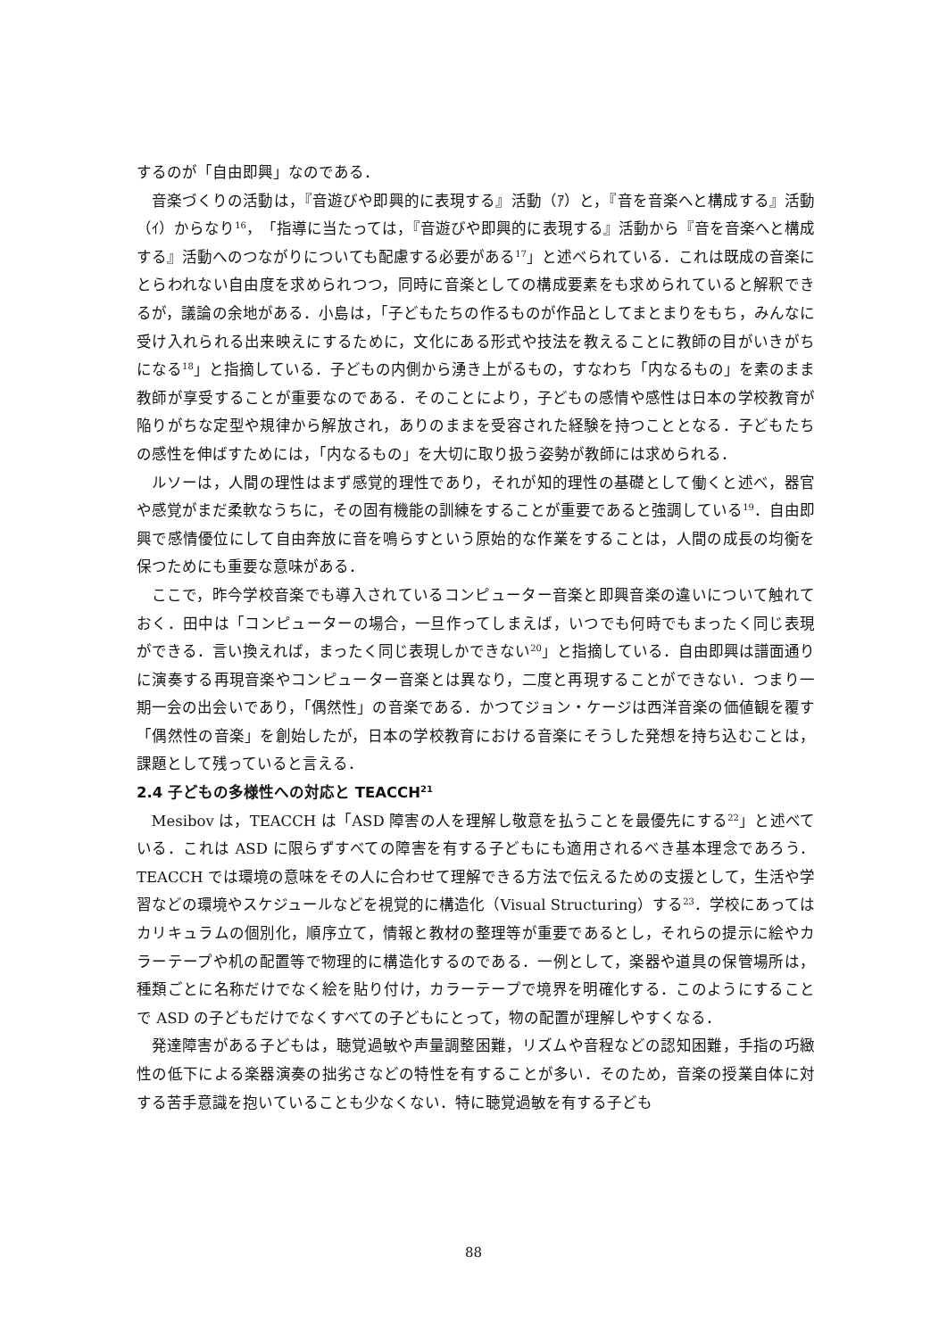するのが「自由即興」なのである．
音楽づくりの活動は，『音遊びや即興的に表現する』活動（ｱ）と，『音を音楽へと構成する』活動（ｲ）からなり<sup>16</sup>，「指導に当たっては，『音遊びや即興的に表現する』活動から『音を音楽へと構成する』活動へのつながりについても配慮する必要がある<sup>17</sup>」と述べられている．これは既成の音楽にとらわれない自由度を求められつつ，同時に音楽としての構成要素をも求められていると解釈できるが，議論の余地がある．小島は，「子どもたちの作るものが作品としてまとまりをもち，みんなに受け入れられる出来映えにするために，文化にある形式や技法を教えることに教師の目がいきがちになる<sup>18</sup>」と指摘している．子どもの内側から湧き上がるもの，すなわち「内なるもの」を素のまま教師が享受することが重要なのである．そのことにより，子どもの感情や感性は日本の学校教育が陥りがちな定型や規律から解放され，ありのままを受容された経験を持つこととなる．子どもたちの感性を伸ばすためには，「内なるもの」を大切に取り扱う姿勢が教師には求められる．
ルソーは，人間の理性はまず感覚的理性であり，それが知的理性の基礎として働くと述べ，器官や感覚がまだ柔軟なうちに，その固有機能の訓練をすることが重要であると強調している<sup>19</sup>．自由即興で感情優位にして自由奔放に音を鳴らすという原始的な作業をすることは，人間の成長の均衡を保つためにも重要な意味がある．
ここで，昨今学校音楽でも導入されているコンピューター音楽と即興音楽の違いについて触れておく．田中は「コンピューターの場合，一旦作ってしまえば，いつでも何時でもまったく同じ表現ができる．言い換えれば，まったく同じ表現しかできない<sup>20</sup>」と指摘している．自由即興は譜面通りに演奏する再現音楽やコンピューター音楽とは異なり，二度と再現することができない．つまり一期一会の出会いであり，「偶然性」の音楽である．かつてジョン・ケージは西洋音楽の価値観を覆す「偶然性の音楽」を創始したが，日本の学校教育における音楽にそうした発想を持ち込むことは，課題として残っていると言える．
2.4 子どもの多様性への対応と TEACCH<sup>21</sup>
Mesibov は，TEACCH は「ASD 障害の人を理解し敬意を払うことを最優先にする<sup>22</sup>」と述べている．これは ASD に限らずすべての障害を有する子どもにも適用されるべき基本理念であろう．TEACCH では環境の意味をその人に合わせて理解できる方法で伝えるための支援として，生活や学習などの環境やスケジュールなどを視覚的に構造化（Visual Structuring）する<sup>23</sup>．学校にあってはカリキュラムの個別化，順序立て，情報と教材の整理等が重要であるとし，それらの提示に絵やカラーテープや机の配置等で物理的に構造化するのである．一例として，楽器や道具の保管場所は，種類ごとに名称だけでなく絵を貼り付け，カラーテープで境界を明確化する．このようにすることで ASD の子どもだけでなくすべての子どもにとって，物の配置が理解しやすくなる．
発達障害がある子どもは，聴覚過敏や声量調整困難，リズムや音程などの認知困難，手指の巧緻性の低下による楽器演奏の拙劣さなどの特性を有することが多い．そのため，音楽の授業自体に対する苦手意識を抱いていることも少なくない．特に聴覚過敏を有する子ども
88